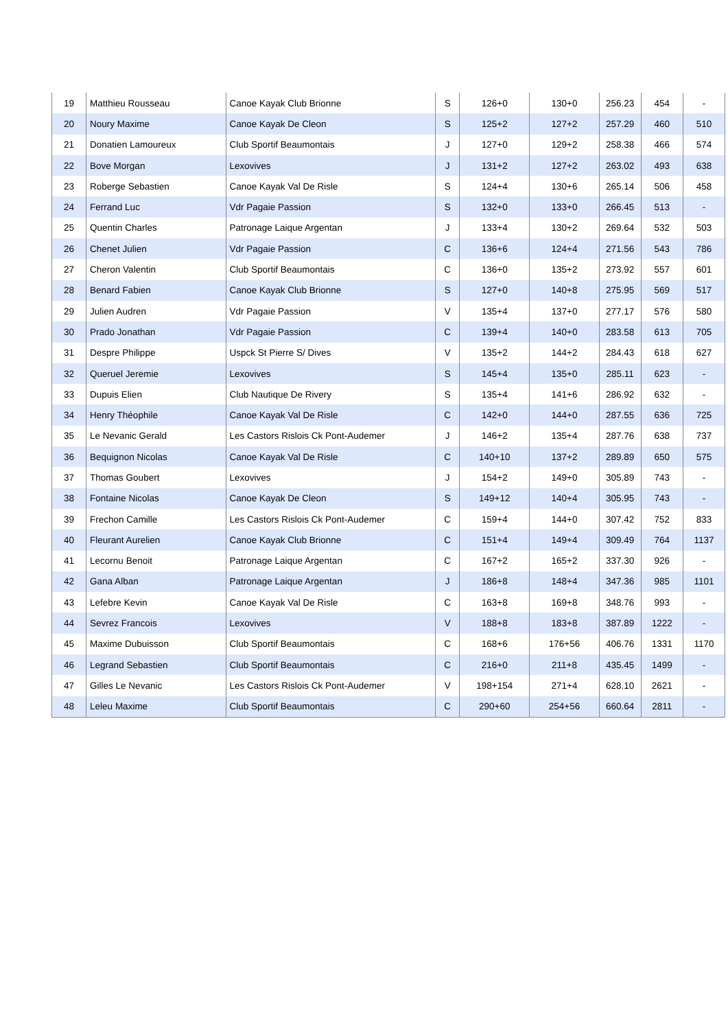| 19 | Matthieu Rousseau | Canoe Kayak Club Brionne | S | 126+0 | 130+0 | 256.23 | 454 | - |
| 20 | Noury Maxime | Canoe Kayak De Cleon | S | 125+2 | 127+2 | 257.29 | 460 | 510 |
| 21 | Donatien Lamoureux | Club Sportif Beaumontais | J | 127+0 | 129+2 | 258.38 | 466 | 574 |
| 22 | Bove Morgan | Lexovives | J | 131+2 | 127+2 | 263.02 | 493 | 638 |
| 23 | Roberge Sebastien | Canoe Kayak Val De Risle | S | 124+4 | 130+6 | 265.14 | 506 | 458 |
| 24 | Ferrand Luc | Vdr Pagaie Passion | S | 132+0 | 133+0 | 266.45 | 513 | - |
| 25 | Quentin Charles | Patronage Laique Argentan | J | 133+4 | 130+2 | 269.64 | 532 | 503 |
| 26 | Chenet Julien | Vdr Pagaie Passion | C | 136+6 | 124+4 | 271.56 | 543 | 786 |
| 27 | Cheron Valentin | Club Sportif Beaumontais | C | 136+0 | 135+2 | 273.92 | 557 | 601 |
| 28 | Benard Fabien | Canoe Kayak Club Brionne | S | 127+0 | 140+8 | 275.95 | 569 | 517 |
| 29 | Julien Audren | Vdr Pagaie Passion | V | 135+4 | 137+0 | 277.17 | 576 | 580 |
| 30 | Prado Jonathan | Vdr Pagaie Passion | C | 139+4 | 140+0 | 283.58 | 613 | 705 |
| 31 | Despre Philippe | Uspck St Pierre S/ Dives | V | 135+2 | 144+2 | 284.43 | 618 | 627 |
| 32 | Queruel Jeremie | Lexovives | S | 145+4 | 135+0 | 285.11 | 623 | - |
| 33 | Dupuis Elien | Club Nautique De Rivery | S | 135+4 | 141+6 | 286.92 | 632 | - |
| 34 | Henry Théophile | Canoe Kayak Val De Risle | C | 142+0 | 144+0 | 287.55 | 636 | 725 |
| 35 | Le Nevanic Gerald | Les Castors Rislois Ck Pont-Audemer | J | 146+2 | 135+4 | 287.76 | 638 | 737 |
| 36 | Bequignon Nicolas | Canoe Kayak Val De Risle | C | 140+10 | 137+2 | 289.89 | 650 | 575 |
| 37 | Thomas Goubert | Lexovives | J | 154+2 | 149+0 | 305.89 | 743 | - |
| 38 | Fontaine Nicolas | Canoe Kayak De Cleon | S | 149+12 | 140+4 | 305.95 | 743 | - |
| 39 | Frechon Camille | Les Castors Rislois Ck Pont-Audemer | C | 159+4 | 144+0 | 307.42 | 752 | 833 |
| 40 | Fleurant Aurelien | Canoe Kayak Club Brionne | C | 151+4 | 149+4 | 309.49 | 764 | 1137 |
| 41 | Lecornu Benoit | Patronage Laique Argentan | C | 167+2 | 165+2 | 337.30 | 926 | - |
| 42 | Gana Alban | Patronage Laique Argentan | J | 186+8 | 148+4 | 347.36 | 985 | 1101 |
| 43 | Lefebre Kevin | Canoe Kayak Val De Risle | C | 163+8 | 169+8 | 348.76 | 993 | - |
| 44 | Sevrez Francois | Lexovives | V | 188+8 | 183+8 | 387.89 | 1222 | - |
| 45 | Maxime Dubuisson | Club Sportif Beaumontais | C | 168+6 | 176+56 | 406.76 | 1331 | 1170 |
| 46 | Legrand Sebastien | Club Sportif Beaumontais | C | 216+0 | 211+8 | 435.45 | 1499 | - |
| 47 | Gilles Le Nevanic | Les Castors Rislois Ck Pont-Audemer | V | 198+154 | 271+4 | 628.10 | 2621 | - |
| 48 | Leleu Maxime | Club Sportif Beaumontais | C | 290+60 | 254+56 | 660.64 | 2811 | - |